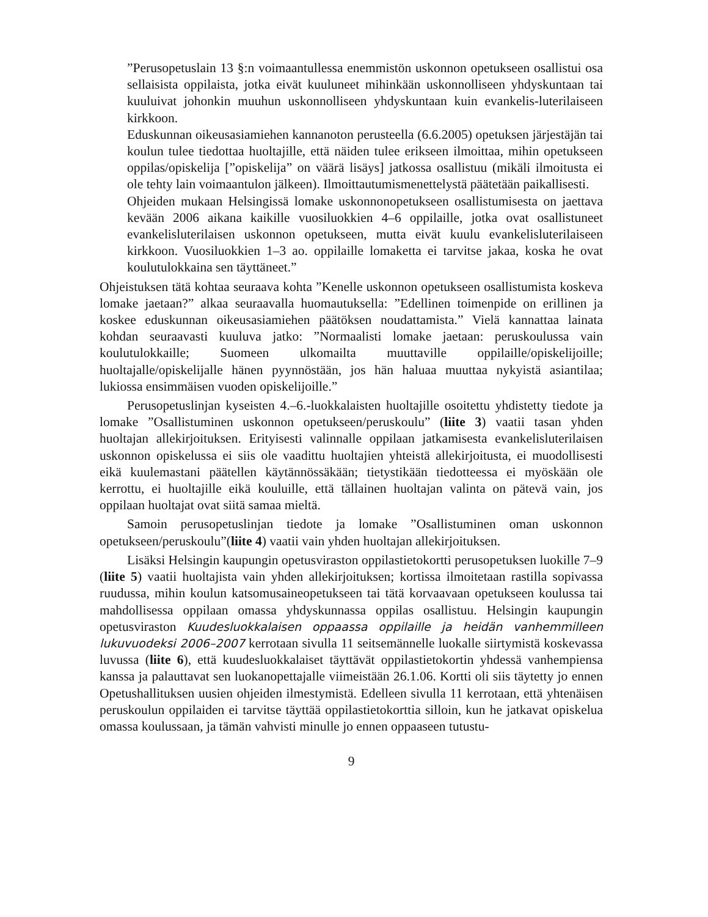”Perusopetuslain 13 §:n voimaantullessa enemmistön uskonnon opetukseen osallistui osa sellaisista oppilaista, jotka eivät kuuluneet mihinkään uskonnolliseen yhdyskuntaan tai kuuluivat johonkin muuhun uskonnolliseen yhdyskuntaan kuin evankelis-luterilaiseen kirkkoon.
Eduskunnan oikeusasiamiehen kannanoton perusteella (6.6.2005) opetuksen järjestäjän tai koulun tulee tiedottaa huoltajille, että näiden tulee erikseen ilmoittaa, mihin opetukseen oppilas/opiskelija [”opiskelija” on väärä lisäys] jatkossa osallistuu (mikäli ilmoitusta ei ole tehty lain voimaantulon jälkeen). Ilmoittautumismenettelystä päätetään paikallisesti.
Ohjeiden mukaan Helsingissä lomake uskonnonopetukseen osallistumisesta on jaettava kevään 2006 aikana kaikille vuosiluokkien 4–6 oppilaille, jotka ovat osallistuneet evankelisluterilaisen uskonnon opetukseen, mutta eivät kuulu evankelisluterilaiseen kirkkoon. Vuosiluokkien 1–3 ao. oppilaille lomaketta ei tarvitse jakaa, koska he ovat koulutulokkaina sen täyttäneet.”
Ohjeistuksen tätä kohtaa seuraava kohta ”Kenelle uskonnon opetukseen osallistumista koskeva lomake jaetaan?” alkaa seuraavalla huomautuksella: ”Edellinen toimenpide on erillinen ja koskee eduskunnan oikeusasiamiehen päätöksen noudattamista.” Vielä kannattaa lainata kohdan seuraavasti kuuluva jatko: ”Normaalisti lomake jaetaan: peruskoulussa vain koulutulokkaille; Suomeen ulkomailta muuttaville oppilaille/opiskelijoille; huoltajalle/opiskelijalle hänen pyynnöstään, jos hän haluaa muuttaa nykyistä asiantilaa; lukiossa ensimmäisen vuoden opiskelijoille.”
Perusopetuslinjan kyseisten 4.–6.-luokkalaisten huoltajille osoitettu yhdistetty tiedote ja lomake ”Osallistuminen uskonnon opetukseen/peruskoulu” (liite 3) vaatii tasan yhden huoltajan allekirjoituksen. Erityisesti valinnalle oppilaan jatkamisesta evankelisluterilaisen uskonnon opiskelussa ei siis ole vaadittu huoltajien yhteistä allekirjoitusta, ei muodollisesti eikä kuulemastani päätellen käytännössäkään; tietystikään tiedotteessa ei myöskään ole kerrottu, ei huoltajille eikä kouluille, että tällainen huoltajan valinta on pätevä vain, jos oppilaan huoltajat ovat siitä samaa mieltä.
Samoin perusopetuslinjan tiedote ja lomake ”Osallistuminen oman uskonnon opetukseen/peruskoulu”(liite 4) vaatii vain yhden huoltajan allekirjoituksen.
Lisäksi Helsingin kaupungin opetusviraston oppilastietokortti perusopetuksen luokille 7–9 (liite 5) vaatii huoltajista vain yhden allekirjoituksen; kortissa ilmoitetaan rastilla sopivassa ruudussa, mihin koulun katsomusaineopetukseen tai tätä korvaavaan opetukseen koulussa tai mahdollisessa oppilaan omassa yhdyskunnassa oppilas osallistuu. Helsingin kaupungin opetusviraston Kuudesluokkalaisen oppaassa oppilaille ja heidän vanhemmilleen lukuvuodeksi 2006–2007 kerrotaan sivulla 11 seitsemännelle luokalle siirtymistä koskevassa luvussa (liite 6), että kuudesluokkalaiset täyttävät oppilastietokortin yhdessä vanhempiensa kanssa ja palauttavat sen luokanopettajalle viimeistään 26.1.06. Kortti oli siis täytetty jo ennen Opetushallituksen uusien ohjeiden ilmestymistä. Edelleen sivulla 11 kerrotaan, että yhtenäisen peruskoulun oppilaiden ei tarvitse täyttää oppilastietokorttia silloin, kun he jatkavat opiskelua omassa koulussaan, ja tämän vahvisti minulle jo ennen oppaaseen tutustu-
9